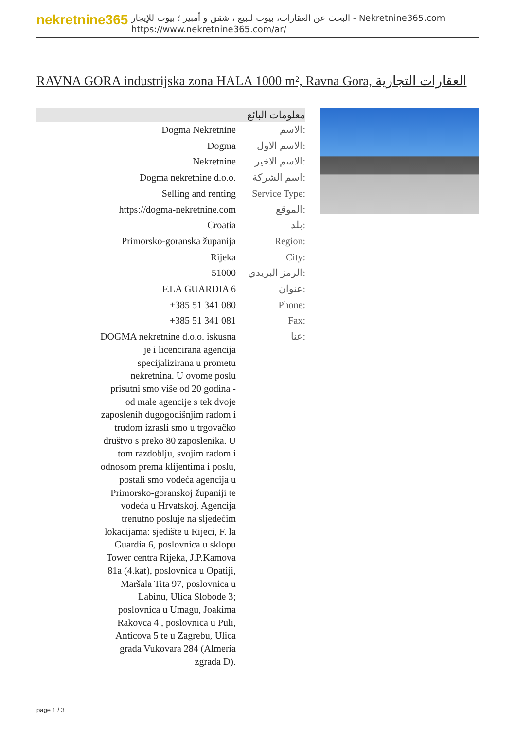nekretnine365
البحث عن العقارات، بيوت للبيع ، شقق و أمبير ؛ بيوت للإيجار - Nekretnine365.com
https://www.nekretnine365.com/ar/
RAVNA GORA industrijska zona HALA 1000 m², Ravna Gora, العقارات التجارية
| معلومات البائع | |
| --- | --- |
| Dogma Nekretnine | الاسم: |
| Dogma | الاسم الاول: |
| Nekretnine | الاسم الاخير: |
| Dogma nekretnine d.o.o. | اسم الشركة: |
| Selling and renting | Service Type: |
| https://dogma-nekretnine.com | الموقع: |
| Croatia | بلد: |
| Primorsko-goranska županija | Region: |
| Rijeka | City: |
| 51000 | الرمز البريدي: |
| F.LA GUARDIA 6 | عنوان: |
| +385 51 341 080 | Phone: |
| +385 51 341 081 | Fax: |
| DOGMA nekretnine d.o.o. iskusna je i licencirana agencija specijalizirana u prometu nekretnina. U ovome poslu prisutni smo više od 20 godina - od male agencije s tek dvoje zaposlenih dugogodišnjim radom i trudom izrasli smo u trgovačko društvo s preko 80 zaposlenika. U tom razdoblju, svojim radom i odnosom prema klijentima i poslu, postali smo vodeća agencija u Primorsko-goranskoj županiji te vodeća u Hrvatskoj. Agencija trenutno posluje na sljedećim lokacijama: sjedište u Rijeci, F. la Guardia.6, poslovnica u sklopu Tower centra Rijeka, J.P.Kamova 81a (4.kat), poslovnica u Opatiji, Maršala Tita 97, poslovnica u Labinu, Ulica Slobode 3; poslovnica u Umagu, Joakima Rakovca 4 , poslovnica u Puli, Anticova 5 te u Zagrebu, Ulica grada Vukovara 284 (Almeria zgrada D). | عنا: |
page 1 / 3